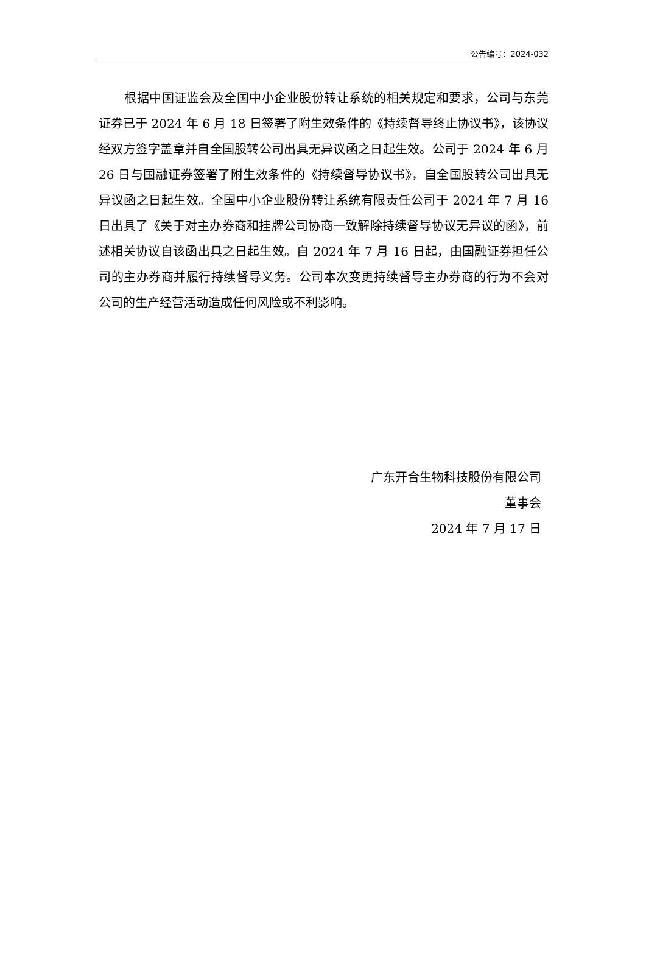公告编号：2024-032
根据中国证监会及全国中小企业股份转让系统的相关规定和要求，公司与东莞证券已于 2024 年 6 月 18 日签署了附生效条件的《持续督导终止协议书》，该协议经双方签字盖章并自全国股转公司出具无异议函之日起生效。公司于 2024 年 6 月 26 日与国融证券签署了附生效条件的《持续督导协议书》，自全国股转公司出具无异议函之日起生效。全国中小企业股份转让系统有限责任公司于 2024 年 7 月 16 日出具了《关于对主办券商和挂牌公司协商一致解除持续督导协议无异议的函》，前述相关协议自该函出具之日起生效。自 2024 年 7 月 16 日起，由国融证券担任公司的主办券商并履行持续督导义务。公司本次变更持续督导主办券商的行为不会对公司的生产经营活动造成任何风险或不利影响。
广东开合生物科技股份有限公司
董事会
2024 年 7 月 17 日